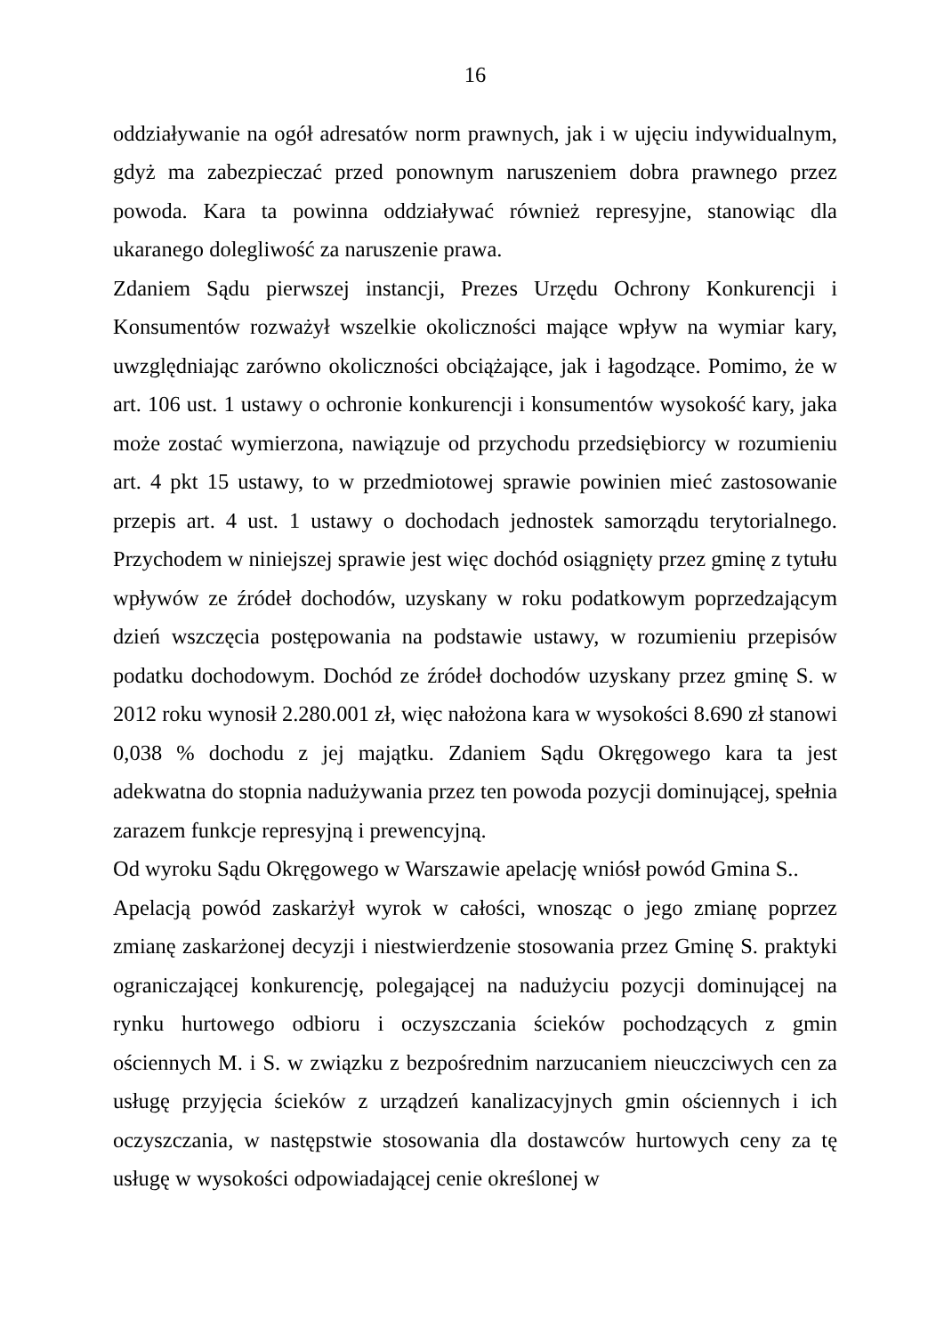16
oddziaływanie na ogół adresatów norm prawnych, jak i w ujęciu indywidualnym, gdyż ma zabezpieczać przed ponownym naruszeniem dobra prawnego przez powoda. Kara ta powinna oddziaływać również represyjne, stanowiąc dla ukaranego dolegliwość za naruszenie prawa.
Zdaniem Sądu pierwszej instancji, Prezes Urzędu Ochrony Konkurencji i Konsumentów rozważył wszelkie okoliczności mające wpływ na wymiar kary, uwzględniając zarówno okoliczności obciążające, jak i łagodzące. Pomimo, że w art. 106 ust. 1 ustawy o ochronie konkurencji i konsumentów wysokość kary, jaka może zostać wymierzona, nawiązuje od przychodu przedsiębiorcy w rozumieniu art. 4 pkt 15 ustawy, to w przedmiotowej sprawie powinien mieć zastosowanie przepis art. 4 ust. 1 ustawy o dochodach jednostek samorządu terytorialnego. Przychodem w niniejszej sprawie jest więc dochód osiągnięty przez gminę z tytułu wpływów ze źródeł dochodów, uzyskany w roku podatkowym poprzedzającym dzień wszczęcia postępowania na podstawie ustawy, w rozumieniu przepisów podatku dochodowym. Dochód ze źródeł dochodów uzyskany przez gminę S. w 2012 roku wynosił 2.280.001 zł, więc nałożona kara w wysokości 8.690 zł stanowi 0,038 % dochodu z jej majątku. Zdaniem Sądu Okręgowego kara ta jest adekwatna do stopnia nadużywania przez ten powoda pozycji dominującej, spełnia zarazem funkcje represyjną i prewencyjną.
Od wyroku Sądu Okręgowego w Warszawie apelację wniósł powód Gmina S..
Apelacją powód zaskarżył wyrok w całości, wnosząc o jego zmianę poprzez zmianę zaskarżonej decyzji i niestwierdzenie stosowania przez Gminę S. praktyki ograniczającej konkurencję, polegającej na nadużyciu pozycji dominującej na rynku hurtowego odbioru i oczyszczania ścieków pochodzących z gmin ościennych M. i S. w związku z bezpośrednim narzucaniem nieuczciwych cen za usługę przyjęcia ścieków z urządzeń kanalizacyjnych gmin ościennych i ich oczyszczania, w następstwie stosowania dla dostawców hurtowych ceny za tę usługę w wysokości odpowiadającej cenie określonej w